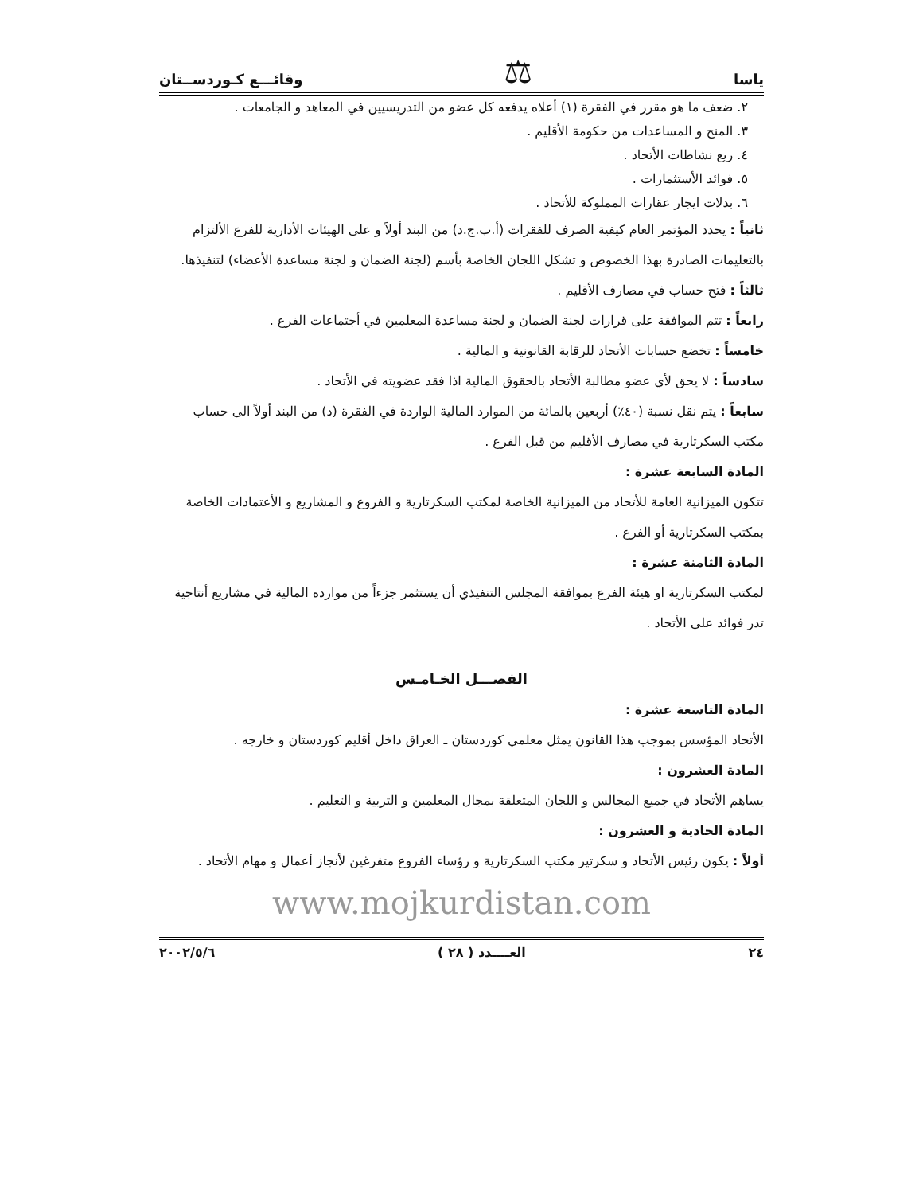ياسا ⚖ وقائـــع كـوردســتان
٢. ضعف ما هو مقرر في الفقرة (١) أعلاه يدفعه كل عضو من التدريسيين في المعاهد و الجامعات .
٣. المنح و المساعدات من حكومة الأقليم .
٤. ريع نشاطات الأتحاد .
٥. فوائد الأستثمارات .
٦. بدلات ايجار عقارات المملوكة للأتحاد .
ثانياً : يحدد المؤتمر العام كيفية الصرف للفقرات (أ.ب.ج.د) من البند أولاً و على الهيئات الأدارية للفرع الألتزام بالتعليمات الصادرة بهذا الخصوص و تشكل اللجان الخاصة بأسم (لجنة الضمان و لجنة مساعدة الأعضاء) لتنفيذها.
ثالثاً : فتح حساب في مصارف الأقليم .
رابعاً : تتم الموافقة على قرارات لجنة الضمان و لجنة مساعدة المعلمين في أجتماعات الفرع .
خامساً : تخضع حسابات الأتحاد للرقابة القانونية و المالية .
سادساً : لا يحق لأي عضو مطالبة الأتحاد بالحقوق المالية اذا فقد عضويته في الأتحاد .
سابعاً : يتم نقل نسبة (٤٠٪) أربعين بالمائة من الموارد المالية الواردة في الفقرة (د) من البند أولاً الى حساب مكتب السكرتارية في مصارف الأقليم من قبل الفرع .
المادة السابعة عشرة :
تتكون الميزانية العامة للأتحاد من الميزانية الخاصة لمكتب السكرتارية و الفروع و المشاريع و الأعتمادات الخاصة بمكتب السكرتارية أو الفرع .
المادة الثامنة عشرة :
لمكتب السكرتارية او هيئة الفرع بموافقة المجلس التنفيذي أن يستثمر جزءاً من موارده المالية في مشاريع أنتاجية تدر فوائد على الأتحاد .
الفصـــل الخـامـس
المادة التاسعة عشرة :
الأتحاد المؤسس بموجب هذا القانون يمثل معلمي كوردستان ـ العراق داخل أقليم كوردستان و خارجه .
المادة العشرون :
يساهم الأتحاد في جميع المجالس و اللجان المتعلقة بمجال المعلمين و التربية و التعليم .
المادة الحادية و العشرون :
أولاً : يكون رئيس الأتحاد و سكرتير مكتب السكرتارية و رؤساء الفروع متفرغين لأنجاز أعمال و مهام الأتحاد .
www.mojkurdistan.com
٢٤ العــــدد ( ٢٨ ) ٢٠٠٢/٥/٦